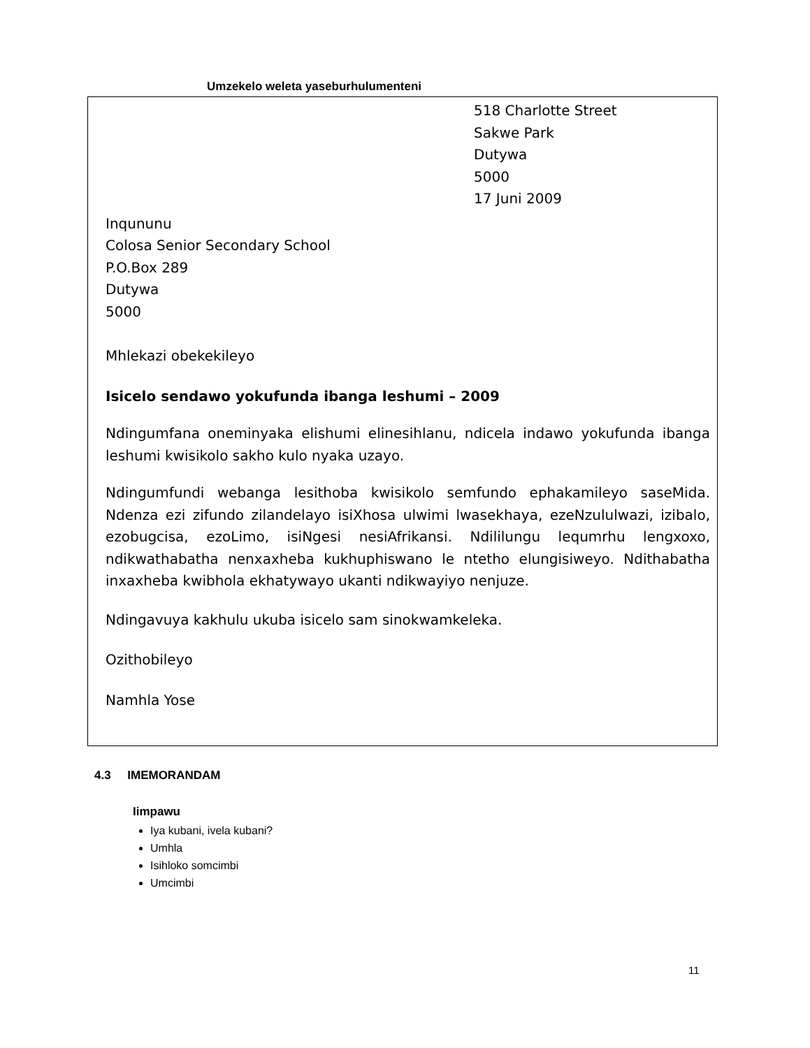Umzekelo weleta yaseburhulumenteni
518 Charlotte Street
Sakwe Park
Dutywa
5000
17 Juni 2009
Inqununu
Colosa Senior Secondary School
P.O.Box 289
Dutywa
5000
Mhlekazi obekekileyo
Isicelo sendawo yokufunda ibanga leshumi – 2009
Ndingumfana oneminyaka elishumi elinesihlanu, ndicela indawo yokufunda ibanga leshumi kwisikolo sakho kulo nyaka uzayo.
Ndingumfundi webanga lesithoba kwisikolo semfundo ephakamileyo saseMida. Ndenza ezi zifundo zilandelayo isiXhosa ulwimi lwasekhaya, ezeNzululwazi, izibalo, ezobugcisa, ezoLimo, isiNgesi nesiAfrikansi. Ndililungu lequmrhu lengxoxo, ndikwathabatha nenxaxheba kukhuphiswano le ntetho elungisiweyo. Ndithabatha inxaxheba kwibhola ekhatywayo ukanti ndikwayiyo nenjuze.
Ndingavuya kakhulu ukuba isicelo sam sinokwamkeleka.
Ozithobileyo
Namhla Yose
4.3 IMEMORANDAM
Iimpawu
Iya kubani, ivela kubani?
Umhla
Isihloko somcimbi
Umcimbi
11